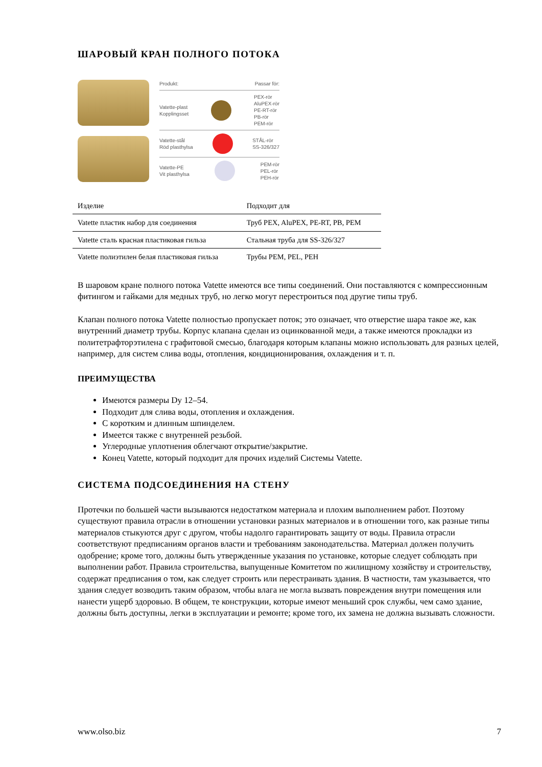ШАРОВЫЙ КРАН ПОЛНОГО ПОТОКА
Produkt: Passar för:
Vatette-plast
Kopplingsset PEX-rör
AluPEX-rör
PE-RT-rör
PB-rör
PEM-rör
Vatette-stål
Röd plasthylsa STÅL-rör
SS-326/327
Vatette-PE
Vit plasthylsa PEM-rör
PEL-rör
PEH-rör
| Изделие | Подходит для |
| Vatette пластик набор для соединения | Труб PEX, AluPEX, PE-RT, PB, PEM |
| Vatette сталь красная пластиковая гильза | Стальная труба для SS-326/327 |
| Vatette полиэтилен белая пластиковая гильза | Трубы PEM, PEL, PEH |
В шаровом кране полного потока Vatette имеются все типы соединений. Они поставляются с компрессионным фитингом и гайками для медных труб, но легко могут перестроиться под другие типы труб.
Клапан полного потока Vatette полностью пропускает поток; это означает, что отверстие шара такое же, как внутренний диаметр трубы. Корпус клапана сделан из оцинкованной меди, а также имеются прокладки из политетрафторэтилена с графитовой смесью, благодаря которым клапаны можно использовать для разных целей, например, для систем слива воды, отопления, кондиционирования, охлаждения и т. п.
ПРЕИМУЩЕСТВА
Имеются размеры Dy 12–54.
Подходит для слива воды, отопления и охлаждения.
С коротким и длинным шпинделем.
Имеется также с внутренней резьбой.
Углеродные уплотнения облегчают открытие/закрытие.
Конец Vatette, который подходит для прочих изделий Системы Vatette.
СИСТЕМА ПОДСОЕДИНЕНИЯ НА СТЕНУ
Протечки по большей части вызываются недостатком материала и плохим выполнением работ. Поэтому существуют правила отрасли в отношении установки разных материалов и в отношении того, как разные типы материалов стыкуются друг с другом, чтобы надолго гарантировать защиту от воды. Правила отрасли соответствуют предписаниям органов власти и требованиям законодательства. Материал должен получить одобрение; кроме того, должны быть утвержденные указания по установке, которые следует соблюдать при выполнении работ. Правила строительства, выпущенные Комитетом по жилищному хозяйству и строительству, содержат предписания о том, как следует строить или перестраивать здания. В частности, там указывается, что здания следует возводить таким образом, чтобы влага не могла вызвать повреждения внутри помещения или нанести ущерб здоровью. В общем, те конструкции, которые имеют меньший срок службы, чем само здание, должны быть доступны, легки в эксплуатации и ремонте; кроме того, их замена не должна вызывать сложности.
www.olso.biz 7